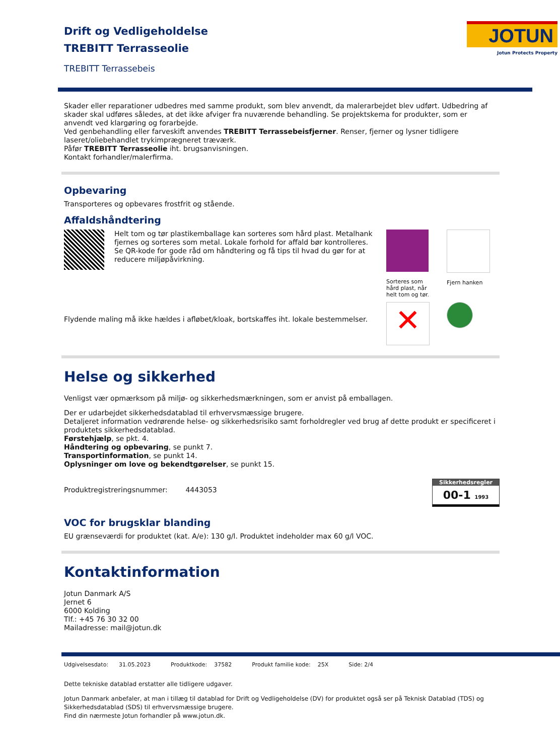JOTUN
Jotun Protects Property
Drift og Vedligeholdelse
TREBITT Terrasseolie
TREBITT Terrassebeis
Skader eller reparationer udbedres med samme produkt, som blev anvendt, da malerarbejdet blev udført. Udbedring af skader skal udføres således, at det ikke afviger fra nuværende behandling. Se projektskema for produkter, som er anvendt ved klargøring og forarbejde.
Ved genbehandling eller farveskift anvendes TREBITT Terrassebeisfjerner. Renser, fjerner og lysner tidligere laseret/oliebehandlet trykimprægneret træværk.
Påfør TREBITT Terrasseolie iht. brugsanvisningen.
Kontakt forhandler/malerfirma.
Opbevaring
Transporteres og opbevares frostfrit og stående.
Affaldshåndtering
Helt tom og tør plastikemballage kan sorteres som hård plast. Metalhank fjernes og sorteres som metal. Lokale forhold for affald bør kontrolleres. Se QR-kode for gode råd om håndtering og få tips til hvad du gør for at reducere miljøpåvirkning.
Flydende maling må ikke hældes i afløbet/kloak, bortskaffes iht. lokale bestemmelser.
Sorteres som hård plast, når helt tom og tør.
Fjern hanken
✕
Helse og sikkerhed
Venligst vær opmærksom på miljø- og sikkerhedsmærkningen, som er anvist på emballagen.
Der er udarbejdet sikkerhedsdatablad til erhvervsmæssige brugere.
Detaljeret information vedrørende helse- og sikkerhedsrisiko samt forholdregler ved brug af dette produkt er specificeret i produktets sikkerhedsdatablad.
Førstehjælp, se pkt. 4.
Håndtering og opbevaring, se punkt 7.
Transportinformation, se punkt 14.
Oplysninger om love og bekendtgørelser, se punkt 15.
Produktregistreringsnummer: 4443053
Sikkerhedsregler
00-1 1993
VOC for brugsklar blanding
EU grænseværdi for produktet (kat. A/e): 130 g/l. Produktet indeholder max 60 g/l VOC.
Kontaktinformation
Jotun Danmark A/S
Jernet 6
6000 Kolding
Tlf.: +45 76 30 32 00
Mailadresse: mail@jotun.dk
Udgivelsesdato: 31.05.2023 Produktkode: 37582 Produkt familie kode: 25X Side: 2/4
Dette tekniske datablad erstatter alle tidligere udgaver.
Jotun Danmark anbefaler, at man i tillæg til datablad for Drift og Vedligeholdelse (DV) for produktet også ser på Teknisk Datablad (TDS) og Sikkerhedsdatablad (SDS) til erhvervsmæssige brugere.
Find din nærmeste Jotun forhandler på www.jotun.dk.